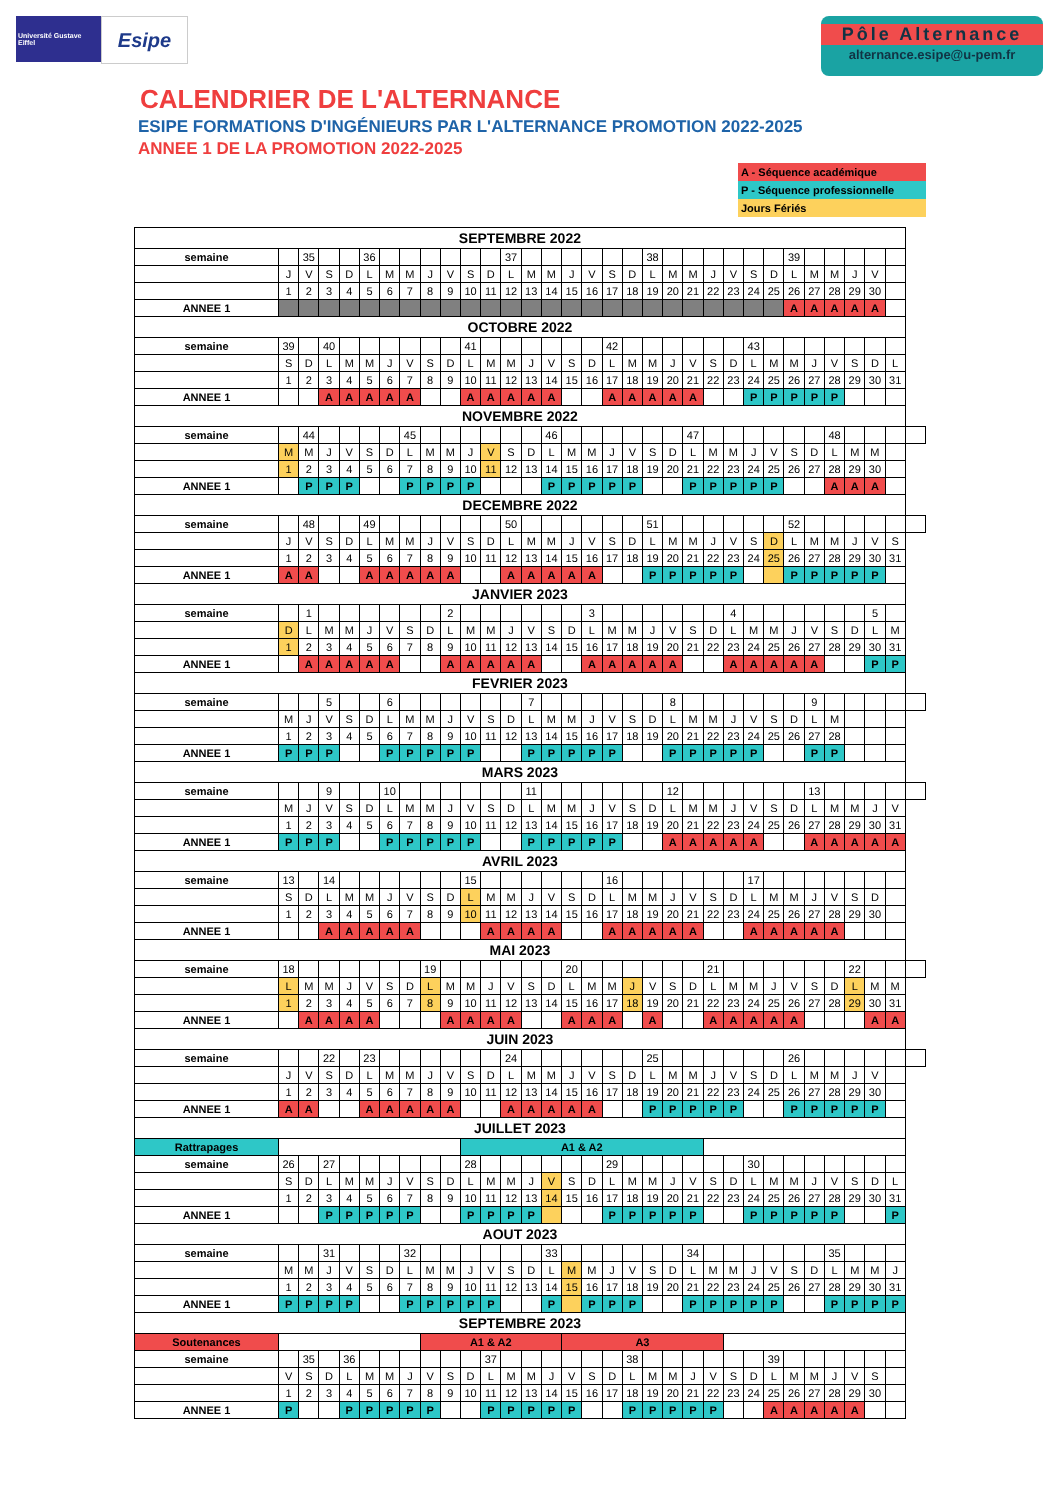Université Gustave Eiffel
Esipe
Pôle Alternance
alternance.esipe@u-pem.fr
CALENDRIER DE L'ALTERNANCE
ESIPE FORMATIONS D'INGÉNIEURS PAR L'ALTERNANCE PROMOTION 2022-2025
ANNEE 1 DE LA PROMOTION 2022-2025
A - Séquence académique
P - Séquence professionnelle
Jours Fériés
| SEPTEMBRE 2022 | | | | | | | | | | | | | | | | | | | | | | | | | | | | | | | | |
| --- | --- | --- | --- | --- | --- | --- | --- | --- | --- | --- | --- | --- | --- | --- | --- | --- | --- | --- | --- | --- | --- | --- | --- | --- | --- | --- | --- | --- | --- | --- | --- | --- |
| semaine | | 35 | | | 36 | | | | | | | 37 | | | | | | | 38 | | | | | | | 39 | | | | | | |
| | J | V | S | D | L | M | M | J | V | S | D | L | M | M | J | V | S | D | L | M | M | J | V | S | D | L | M | M | J | V | | |
| | 1 | 2 | 3 | 4 | 5 | 6 | 7 | 8 | 9 | 10 | 11 | 12 | 13 | 14 | 15 | 16 | 17 | 18 | 19 | 20 | 21 | 22 | 23 | 24 | 25 | 26 | 27 | 28 | 29 | 30 | | |
| ANNEE 1 | | | | | | | | | | | | | | | | | | | | | | | | | | A | A | A | A | A | | |
| OCTOBRE 2022 | | | | | | | | | | | | | | | | | | | | | | | | | | | | | | | | |
| semaine | 39 | | 40 | | | | | | | 41 | | | | | | | 42 | | | | | | | 43 | | | | | | | | |
| | S | D | L | M | M | J | V | S | D | L | M | M | J | V | S | D | L | M | M | J | V | S | D | L | M | M | J | V | S | D | L | |
| | 1 | 2 | 3 | 4 | 5 | 6 | 7 | 8 | 9 | 10 | 11 | 12 | 13 | 14 | 15 | 16 | 17 | 18 | 19 | 20 | 21 | 22 | 23 | 24 | 25 | 26 | 27 | 28 | 29 | 30 | 31 | |
| ANNEE 1 | | | A | A | A | A | A | | | A | A | A | A | A | | | A | A | A | A | A | | | P | P | P | P | P | | | | |
| NOVEMBRE 2022 | | | | | | | | | | | | | | | | | | | | | | | | | | | | | | | | |
| semaine | | 44 | | | | | 45 | | | | | | | 46 | | | | | | | 47 | | | | | | | 48 | | | | |
| | M | M | J | V | S | D | L | M | M | J | V | S | D | L | M | M | J | V | S | D | L | M | M | J | V | S | D | L | M | M | | |
| | 1 | 2 | 3 | 4 | 5 | 6 | 7 | 8 | 9 | 10 | 11 | 12 | 13 | 14 | 15 | 16 | 17 | 18 | 19 | 20 | 21 | 22 | 23 | 24 | 25 | 26 | 27 | 28 | 29 | 30 | | |
| ANNEE 1 | | P | P | P | | | P | P | P | P | | | | P | P | P | P | P | | | P | P | P | P | P | | | A | A | A | | |
| DECEMBRE 2022 | | | | | | | | | | | | | | | | | | | | | | | | | | | | | | | | |
| semaine | | 48 | | | 49 | | | | | | | 50 | | | | | | | 51 | | | | | | | 52 | | | | | | |
| | J | V | S | D | L | M | M | J | V | S | D | L | M | M | J | V | S | D | L | M | M | J | V | S | D | L | M | M | J | V | S | |
| | 1 | 2 | 3 | 4 | 5 | 6 | 7 | 8 | 9 | 10 | 11 | 12 | 13 | 14 | 15 | 16 | 17 | 18 | 19 | 20 | 21 | 22 | 23 | 24 | 25 | 26 | 27 | 28 | 29 | 30 | 31 | |
| ANNEE 1 | A | A | | | A | A | A | A | A | | | A | A | A | A | A | | | P | P | P | P | P | | | P | P | P | P | P | | |
| JANVIER 2023 | | | | | | | | | | | | | | | | | | | | | | | | | | | | | | | | |
| semaine | | 1 | | | | | | | 2 | | | | | | | 3 | | | | | | | 4 | | | | | | | 5 | | |
| | D | L | M | M | J | V | S | D | L | M | M | J | V | S | D | L | M | M | J | V | S | D | L | M | M | J | V | S | D | L | M | |
| | 1 | 2 | 3 | 4 | 5 | 6 | 7 | 8 | 9 | 10 | 11 | 12 | 13 | 14 | 15 | 16 | 17 | 18 | 19 | 20 | 21 | 22 | 23 | 24 | 25 | 26 | 27 | 28 | 29 | 30 | 31 | |
| ANNEE 1 | | A | A | A | A | A | | | A | A | A | A | A | | | A | A | A | A | A | | | A | A | A | A | A | | | P | P | |
| FEVRIER 2023 | | | | | | | | | | | | | | | | | | | | | | | | | | | | | | | | |
| semaine | | | 5 | | | 6 | | | | | | | 7 | | | | | | | 8 | | | | | | | 9 | | | | | |
| | M | J | V | S | D | L | M | M | J | V | S | D | L | M | M | J | V | S | D | L | M | M | J | V | S | D | L | M | | | | |
| | 1 | 2 | 3 | 4 | 5 | 6 | 7 | 8 | 9 | 10 | 11 | 12 | 13 | 14 | 15 | 16 | 17 | 18 | 19 | 20 | 21 | 22 | 23 | 24 | 25 | 26 | 27 | 28 | | | | |
| ANNEE 1 | P | P | P | | | P | P | P | P | P | | | P | P | P | P | P | | | P | P | P | P | P | | | P | P | | | | |
| MARS 2023 | | | | | | | | | | | | | | | | | | | | | | | | | | | | | | | | |
| semaine | | | 9 | | | 10 | | | | | | | 11 | | | | | | | 12 | | | | | | | 13 | | | | | |
| | M | J | V | S | D | L | M | M | J | V | S | D | L | M | M | J | V | S | D | L | M | M | J | V | S | D | L | M | M | J | V | |
| | 1 | 2 | 3 | 4 | 5 | 6 | 7 | 8 | 9 | 10 | 11 | 12 | 13 | 14 | 15 | 16 | 17 | 18 | 19 | 20 | 21 | 22 | 23 | 24 | 25 | 26 | 27 | 28 | 29 | 30 | 31 | |
| ANNEE 1 | P | P | P | | | P | P | P | P | P | | | P | P | P | P | P | | | A | A | A | A | A | | | A | A | A | A | A | |
| AVRIL 2023 | | | | | | | | | | | | | | | | | | | | | | | | | | | | | | | | |
| semaine | 13 | | 14 | | | | | | | 15 | | | | | | | 16 | | | | | | | 17 | | | | | | | | |
| | S | D | L | M | M | J | V | S | D | L | M | M | J | V | S | D | L | M | M | J | V | S | D | L | M | M | J | V | S | D | | |
| | 1 | 2 | 3 | 4 | 5 | 6 | 7 | 8 | 9 | 10 | 11 | 12 | 13 | 14 | 15 | 16 | 17 | 18 | 19 | 20 | 21 | 22 | 23 | 24 | 25 | 26 | 27 | 28 | 29 | 30 | | |
| ANNEE 1 | | | A | A | A | A | A | | | | A | A | A | A | | | A | A | A | A | A | | | A | A | A | A | A | | | | |
| MAI 2023 | | | | | | | | | | | | | | | | | | | | | | | | | | | | | | | | |
| semaine | 18 | | | | | | | 19 | | | | | | | 20 | | | | | | | 21 | | | | | | | 22 | | | |
| | L | M | M | J | V | S | D | L | M | M | J | V | S | D | L | M | M | J | V | S | D | L | M | M | J | V | S | D | L | M | M | |
| | 1 | 2 | 3 | 4 | 5 | 6 | 7 | 8 | 9 | 10 | 11 | 12 | 13 | 14 | 15 | 16 | 17 | 18 | 19 | 20 | 21 | 22 | 23 | 24 | 25 | 26 | 27 | 28 | 29 | 30 | 31 | |
| ANNEE 1 | | A | A | A | A | | | | A | A | A | A | | | A | A | A | | A | | | A | A | A | A | A | | | | A | A | |
| JUIN 2023 | | | | | | | | | | | | | | | | | | | | | | | | | | | | | | | | |
| semaine | | | 22 | | 23 | | | | | | | 24 | | | | | | | 25 | | | | | | | 26 | | | | | | |
| | J | V | S | D | L | M | M | J | V | S | D | L | M | M | J | V | S | D | L | M | M | J | V | S | D | L | M | M | J | V | | |
| | 1 | 2 | 3 | 4 | 5 | 6 | 7 | 8 | 9 | 10 | 11 | 12 | 13 | 14 | 15 | 16 | 17 | 18 | 19 | 20 | 21 | 22 | 23 | 24 | 25 | 26 | 27 | 28 | 29 | 30 | | |
| ANNEE 1 | A | A | | | A | A | A | A | A | | | A | A | A | A | A | | | P | P | P | P | P | | | P | P | P | P | P | | |
| JUILLET 2023 | | | | | | | | | | | | | | | | | | | | | | | | | | | | | | | | |
| Rattrapages | | | | | | | | | | A1 & A2 | | | | | | | | | | | | | | | | | | | | | | |
| semaine | 26 | | 27 | | | | | | | 28 | | | | | | | 29 | | | | | | | 30 | | | | | | | | |
| | S | D | L | M | M | J | V | S | D | L | M | M | J | V | S | D | L | M | M | J | V | S | D | L | M | M | J | V | S | D | L | |
| | 1 | 2 | 3 | 4 | 5 | 6 | 7 | 8 | 9 | 10 | 11 | 12 | 13 | 14 | 15 | 16 | 17 | 18 | 19 | 20 | 21 | 22 | 23 | 24 | 25 | 26 | 27 | 28 | 29 | 30 | 31 | |
| ANNEE 1 | | | P | P | P | P | P | | | P | P | P | P | | | | P | P | P | P | P | | | P | P | P | P | P | | | P | |
| AOUT 2023 | | | | | | | | | | | | | | | | | | | | | | | | | | | | | | | | |
| semaine | | | 31 | | | | 32 | | | | | | | 33 | | | | | | | 34 | | | | | | | 35 | | | | |
| | M | M | J | V | S | D | L | M | M | J | V | S | D | L | M | M | J | V | S | D | L | M | M | J | V | S | D | L | M | M | J | |
| | 1 | 2 | 3 | 4 | 5 | 6 | 7 | 8 | 9 | 10 | 11 | 12 | 13 | 14 | 15 | 16 | 17 | 18 | 19 | 20 | 21 | 22 | 23 | 24 | 25 | 26 | 27 | 28 | 29 | 30 | 31 | |
| ANNEE 1 | P | P | P | P | | | P | P | P | P | P | | | P | | P | P | P | | | P | P | P | P | P | | | P | P | P | P | |
| SEPTEMBRE 2023 | | | | | | | | | | | | | | | | | | | | | | | | | | | | | | | | |
| Soutenances | | | | | | | | A1 & A2 | | | | | | | A3 | | | | | | | | | | | | | | | | | |
| semaine | | 35 | | 36 | | | | | | | 37 | | | | | | | 38 | | | | | | | 39 | | | | | | | |
| | V | S | D | L | M | M | J | V | S | D | L | M | M | J | V | S | D | L | M | M | J | V | S | D | L | M | M | J | V | S | | |
| | 1 | 2 | 3 | 4 | 5 | 6 | 7 | 8 | 9 | 10 | 11 | 12 | 13 | 14 | 15 | 16 | 17 | 18 | 19 | 20 | 21 | 22 | 23 | 24 | 25 | 26 | 27 | 28 | 29 | 30 | | |
| ANNEE 1 | P | | | P | P | P | P | P | | | P | P | P | P | P | | | P | P | P | P | P | | | A | A | A | A | A | | | |